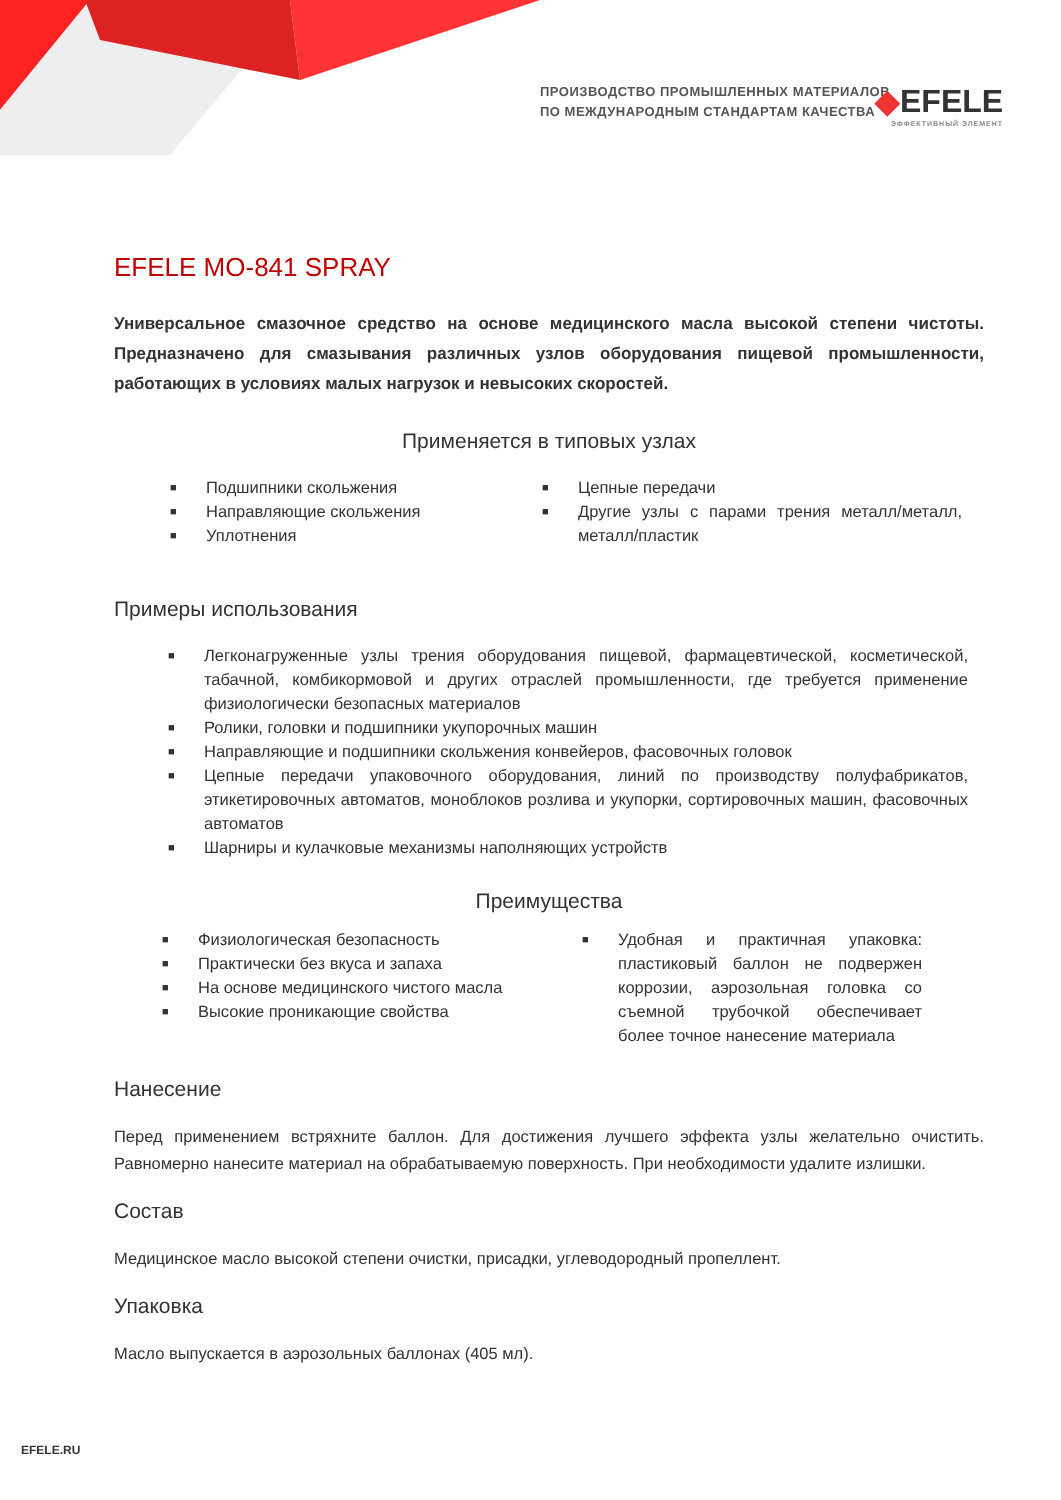ПРОИЗВОДСТВО ПРОМЫШЛЕННЫХ МАТЕРИАЛОВ
ПО МЕЖДУНАРОДНЫМ СТАНДАРТАМ КАЧЕСТВА
◆EFELE
ЭФФЕКТИВНЫЙ ЭЛЕМЕНТ
EFELE MO-841 SPRAY
Универсальное смазочное средство на основе медицинского масла высокой степени чистоты. Предназначено для смазывания различных узлов оборудования пищевой промышленности, работающих в условиях малых нагрузок и невысоких скоростей.
Применяется в типовых узлах
■ Подшипники скольжения
■ Направляющие скольжения
■ Уплотнения
■ Цепные передачи
■ Другие узлы с парами трения металл/металл, металл/пластик
Примеры использования
■ Легконагруженные узлы трения оборудования пищевой, фармацевтической, косметической, табачной, комбикормовой и других отраслей промышленности, где требуется применение физиологически безопасных материалов
■ Ролики, головки и подшипники укупорочных машин
■ Направляющие и подшипники скольжения конвейеров, фасовочных головок
■ Цепные передачи упаковочного оборудования, линий по производству полуфабрикатов, этикетировочных автоматов, моноблоков розлива и укупорки, сортировочных машин, фасовочных автоматов
■ Шарниры и кулачковые механизмы наполняющих устройств
Преимущества
■ Физиологическая безопасность
■ Практически без вкуса и запаха
■ На основе медицинского чистого масла
■ Высокие проникающие свойства
■ Удобная и практичная упаковка: пластиковый баллон не подвержен коррозии, аэрозольная головка со съемной трубочкой обеспечивает более точное нанесение материала
Нанесение
Перед применением встряхните баллон. Для достижения лучшего эффекта узлы желательно очистить. Равномерно нанесите материал на обрабатываемую поверхность. При необходимости удалите излишки.
Состав
Медицинское масло высокой степени очистки, присадки, углеводородный пропеллент.
Упаковка
Масло выпускается в аэрозольных баллонах (405 мл).
EFELE.RU